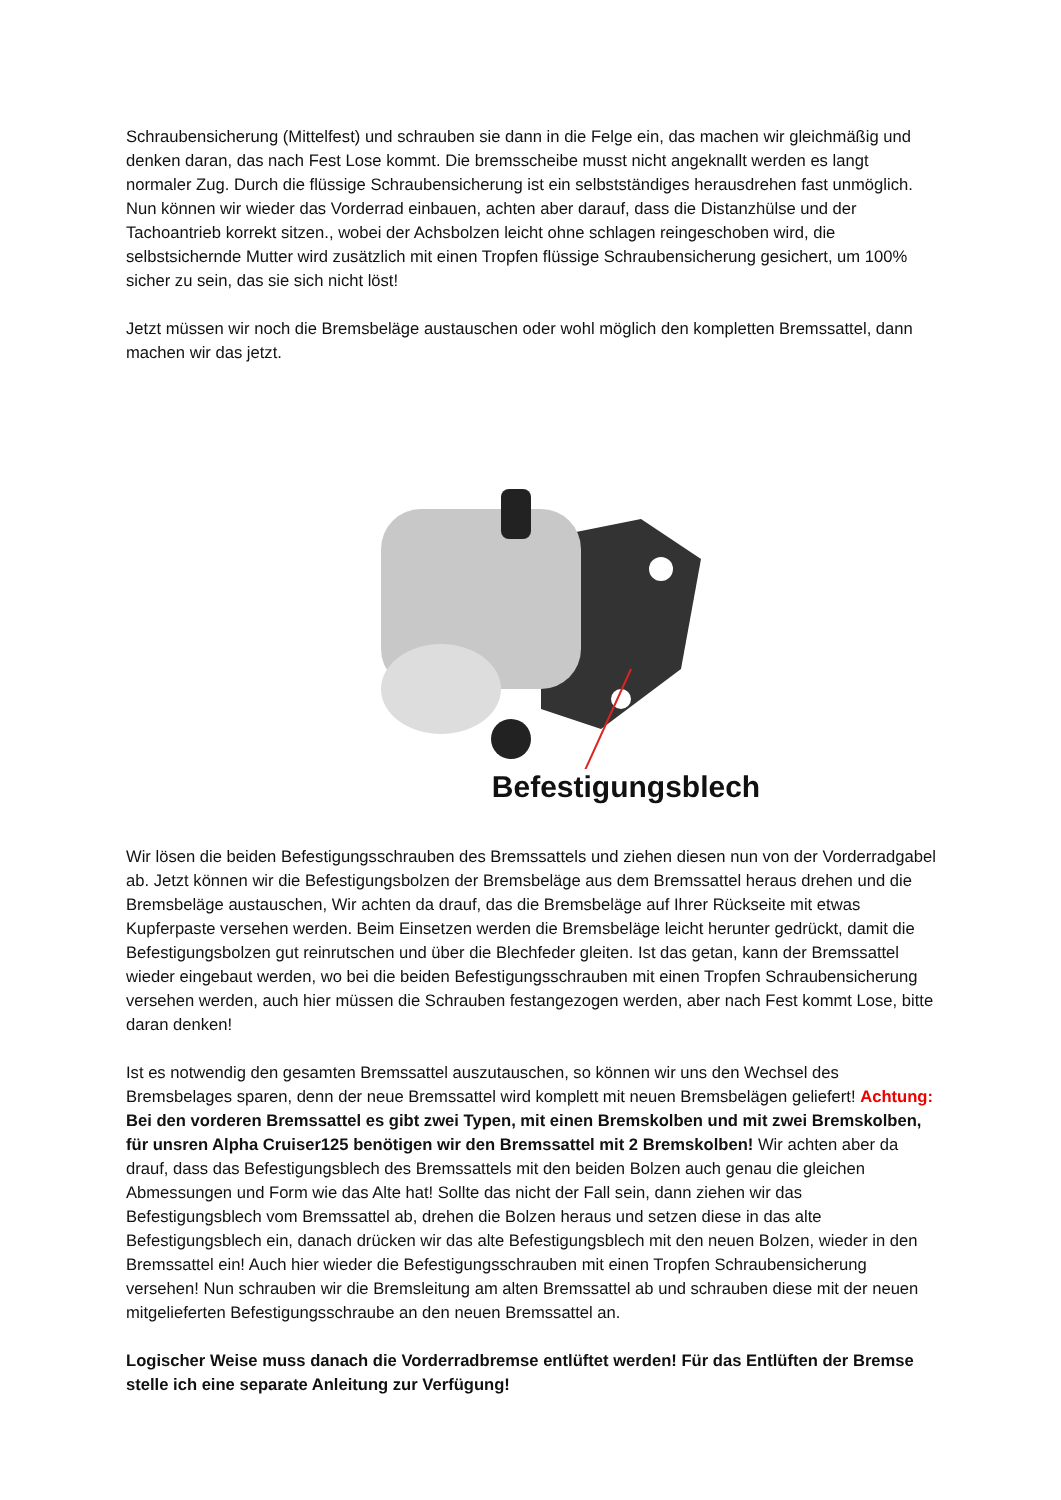Schraubensicherung (Mittelfest) und schrauben sie dann in die Felge ein, das machen wir gleichmäßig und denken daran, das nach Fest Lose kommt. Die bremsscheibe musst nicht angeknallt werden es langt normaler Zug. Durch die flüssige Schraubensicherung ist ein selbstständiges herausdrehen fast unmöglich.
Nun können wir wieder das Vorderrad einbauen, achten aber darauf, dass die Distanzhülse und der Tachoantrieb korrekt sitzen., wobei der Achsbolzen leicht ohne schlagen reingeschoben wird, die selbstsichernde Mutter wird zusätzlich mit einen Tropfen flüssige Schraubensicherung gesichert, um 100% sicher zu sein, das sie sich nicht löst!
Jetzt müssen wir noch die Bremsbeläge austauschen oder wohl möglich den kompletten Bremssattel, dann machen wir das jetzt.
Befestigungsblech
Wir lösen die beiden Befestigungsschrauben des Bremssattels und ziehen diesen nun von der Vorderradgabel ab. Jetzt können wir die Befestigungsbolzen der Bremsbeläge aus dem Bremssattel heraus drehen und die Bremsbeläge austauschen, Wir achten da drauf, das die Bremsbeläge auf Ihrer Rückseite mit etwas Kupferpaste versehen werden. Beim Einsetzen werden die Bremsbeläge leicht herunter gedrückt, damit die Befestigungsbolzen gut reinrutschen und über die Blechfeder gleiten. Ist das getan, kann der Bremssattel wieder eingebaut werden, wo bei die beiden Befestigungsschrauben mit einen Tropfen Schraubensicherung versehen werden, auch hier müssen die Schrauben festangezogen werden, aber nach Fest kommt Lose, bitte daran denken!
Ist es notwendig den gesamten Bremssattel auszutauschen, so können wir uns den Wechsel des Bremsbelages sparen, denn der neue Bremssattel wird komplett mit neuen Bremsbelägen geliefert! Achtung: Bei den vorderen Bremssattel es gibt zwei Typen, mit einen Bremskolben und mit zwei Bremskolben, für unsren Alpha Cruiser125 benötigen wir den Bremssattel mit 2 Bremskolben! Wir achten aber da drauf, dass das Befestigungsblech des Bremssattels mit den beiden Bolzen auch genau die gleichen Abmessungen und Form wie das Alte hat! Sollte das nicht der Fall sein, dann ziehen wir das Befestigungsblech vom Bremssattel ab, drehen die Bolzen heraus und setzen diese in das alte Befestigungsblech ein, danach drücken wir das alte Befestigungsblech mit den neuen Bolzen, wieder in den Bremssattel ein! Auch hier wieder die Befestigungsschrauben mit einen Tropfen Schraubensicherung versehen! Nun schrauben wir die Bremsleitung am alten Bremssattel ab und schrauben diese mit der neuen mitgelieferten Befestigungsschraube an den neuen Bremssattel an.
Logischer Weise muss danach die Vorderradbremse entlüftet werden! Für das Entlüften der Bremse stelle ich eine separate Anleitung zur Verfügung!